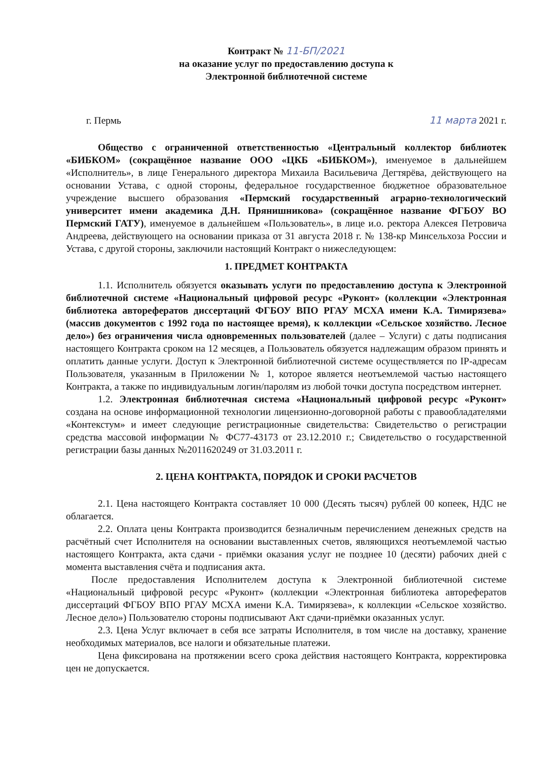Контракт № 11-БП/2021
на оказание услуг по предоставлению доступа к
Электронной библиотечной системе
г. Пермь 11 марта 2021 г.
Общество с ограниченной ответственностью «Центральный коллектор библиотек «БИБКОМ» (сокращённое название ООО «ЦКБ «БИБКОМ»), именуемое в дальнейшем «Исполнитель», в лице Генерального директора Михаила Васильевича Дегтярёва, действующего на основании Устава, с одной стороны, федеральное государственное бюджетное образовательное учреждение высшего образования «Пермский государственный аграрно-технологический университет имени академика Д.Н. Прянишникова» (сокращённое название ФГБОУ ВО Пермский ГАТУ), именуемое в дальнейшем «Пользователь», в лице и.о. ректора Алексея Петровича Андреева, действующего на основании приказа от 31 августа 2018 г. № 138-кр Минсельхоза России и Устава, с другой стороны, заключили настоящий Контракт о нижеследующем:
1. ПРЕДМЕТ КОНТРАКТА
1.1. Исполнитель обязуется оказывать услуги по предоставлению доступа к Электронной библиотечной системе «Национальный цифровой ресурс «Руконт» (коллекции «Электронная библиотека авторефератов диссертаций ФГБОУ ВПО РГАУ МСХА имени К.А. Тимирязева» (массив документов с 1992 года по настоящее время), к коллекции «Сельское хозяйство. Лесное дело») без ограничения числа одновременных пользователей (далее – Услуги) с даты подписания настоящего Контракта сроком на 12 месяцев, а Пользователь обязуется надлежащим образом принять и оплатить данные услуги. Доступ к Электронной библиотечной системе осуществляется по IP-адресам Пользователя, указанным в Приложении № 1, которое является неотъемлемой частью настоящего Контракта, а также по индивидуальным логин/паролям из любой точки доступа посредством интернет.
1.2. Электронная библиотечная система «Национальный цифровой ресурс «Руконт» создана на основе информационной технологии лицензионно-договорной работы с правообладателями «Контекстум» и имеет следующие регистрационные свидетельства: Свидетельство о регистрации средства массовой информации № ФС77-43173 от 23.12.2010 г.; Свидетельство о государственной регистрации базы данных №2011620249 от 31.03.2011 г.
2. ЦЕНА КОНТРАКТА, ПОРЯДОК И СРОКИ РАСЧЕТОВ
2.1. Цена настоящего Контракта составляет 10 000 (Десять тысяч) рублей 00 копеек, НДС не облагается.
2.2. Оплата цены Контракта производится безналичным перечислением денежных средств на расчётный счет Исполнителя на основании выставленных счетов, являющихся неотъемлемой частью настоящего Контракта, акта сдачи - приёмки оказания услуг не позднее 10 (десяти) рабочих дней с момента выставления счёта и подписания акта.
После предоставления Исполнителем доступа к Электронной библиотечной системе «Национальный цифровой ресурс «Руконт» (коллекции «Электронная библиотека авторефератов диссертаций ФГБОУ ВПО РГАУ МСХА имени К.А. Тимирязева», к коллекции «Сельское хозяйство. Лесное дело») Пользователю стороны подписывают Акт сдачи-приёмки оказанных услуг.
2.3. Цена Услуг включает в себя все затраты Исполнителя, в том числе на доставку, хранение необходимых материалов, все налоги и обязательные платежи.
Цена фиксирована на протяжении всего срока действия настоящего Контракта, корректировка цен не допускается.